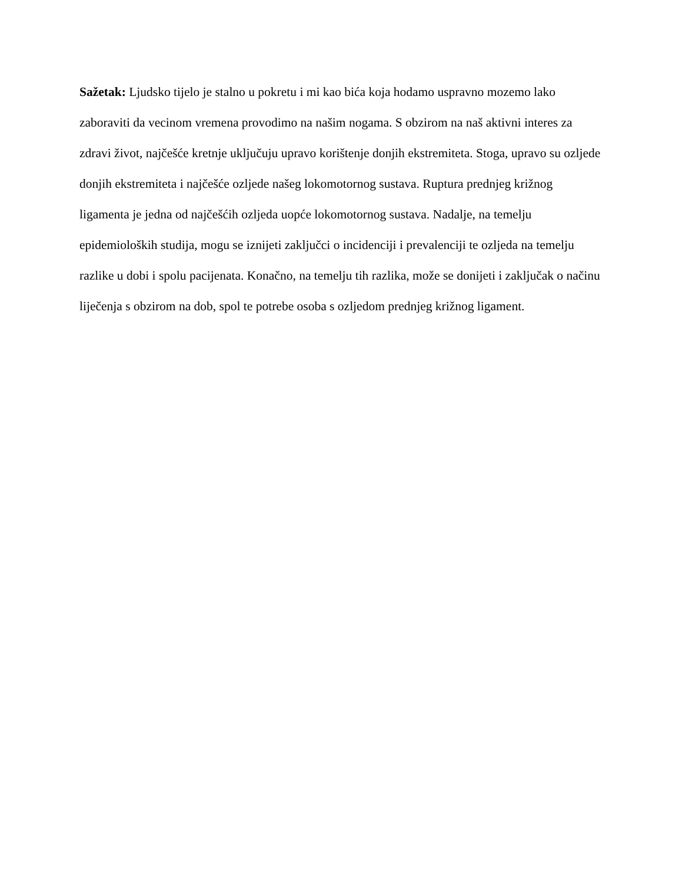Sažetak: Ljudsko tijelo je stalno u pokretu i mi kao bića koja hodamo uspravno mozemo lako zaboraviti da vecinom vremena provodimo na našim nogama. S obzirom na naš aktivni interes za zdravi život, najčešće kretnje uključuju upravo korištenje donjih ekstremiteta. Stoga, upravo su ozljede donjih ekstremiteta i najčešće ozljede našeg lokomotornog sustava. Ruptura prednjeg križnog ligamenta je jedna od najčešćih ozljeda uopće lokomotornog sustava. Nadalje, na temelju epidemioloških studija, mogu se iznijeti zaključci o incidenciji i prevalenciji te ozljeda na temelju razlike u dobi i spolu pacijenata. Konačno, na temelju tih razlika, može se donijeti i zaključak o načinu liječenja s obzirom na dob, spol te potrebe osoba s ozljedom prednjeg križnog ligament.